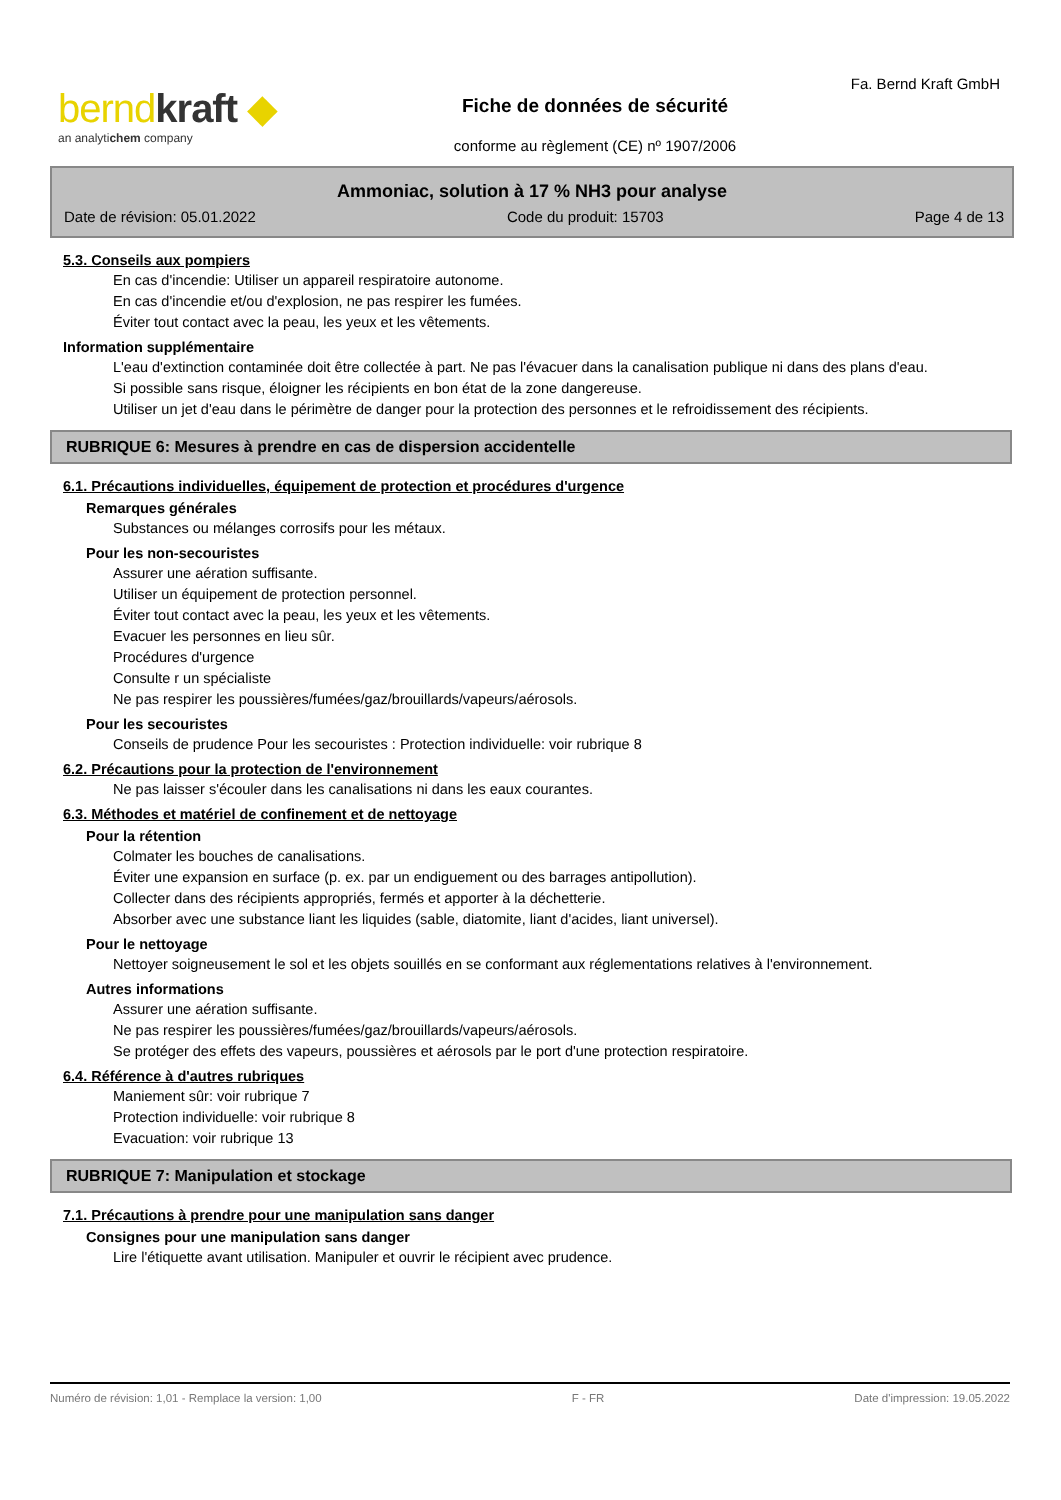berndkraft ◆
an analytichem company
Fa. Bernd Kraft GmbH
Fiche de données de sécurité
conforme au règlement (CE) nº 1907/2006
Ammoniac, solution à 17 % NH3 pour analyse
Date de révision: 05.01.2022 Code du produit: 15703 Page 4 de 13
5.3. Conseils aux pompiers
En cas d'incendie: Utiliser un appareil respiratoire autonome.
En cas d'incendie et/ou d'explosion, ne pas respirer les fumées.
Éviter tout contact avec la peau, les yeux et les vêtements.
Information supplémentaire
L'eau d'extinction contaminée doit être collectée à part. Ne pas l'évacuer dans la canalisation publique ni dans des plans d'eau.
Si possible sans risque, éloigner les récipients en bon état de la zone dangereuse.
Utiliser un jet d'eau dans le périmètre de danger pour la protection des personnes et le refroidissement des récipients.
RUBRIQUE 6: Mesures à prendre en cas de dispersion accidentelle
6.1. Précautions individuelles, équipement de protection et procédures d'urgence
Remarques générales
Substances ou mélanges corrosifs pour les métaux.
Pour les non-secouristes
Assurer une aération suffisante.
Utiliser un équipement de protection personnel.
Éviter tout contact avec la peau, les yeux et les vêtements.
Evacuer les personnes en lieu sûr.
Procédures d'urgence
Consulte r un spécialiste
Ne pas respirer les poussières/fumées/gaz/brouillards/vapeurs/aérosols.
Pour les secouristes
Conseils de prudence Pour les secouristes : Protection individuelle: voir rubrique 8
6.2. Précautions pour la protection de l'environnement
Ne pas laisser s'écouler dans les canalisations ni dans les eaux courantes.
6.3. Méthodes et matériel de confinement et de nettoyage
Pour la rétention
Colmater les bouches de canalisations.
Éviter une expansion en surface (p. ex. par un endiguement ou des barrages antipollution).
Collecter dans des récipients appropriés, fermés et apporter à la déchetterie.
Absorber avec une substance liant les liquides (sable, diatomite, liant d'acides, liant universel).
Pour le nettoyage
Nettoyer soigneusement le sol et les objets souillés en se conformant aux réglementations relatives à l'environnement.
Autres informations
Assurer une aération suffisante.
Ne pas respirer les poussières/fumées/gaz/brouillards/vapeurs/aérosols.
Se protéger des effets des vapeurs, poussières et aérosols par le port d'une protection respiratoire.
6.4. Référence à d'autres rubriques
Maniement sûr: voir rubrique 7
Protection individuelle: voir rubrique 8
Evacuation: voir rubrique 13
RUBRIQUE 7: Manipulation et stockage
7.1. Précautions à prendre pour une manipulation sans danger
Consignes pour une manipulation sans danger
Lire l'étiquette avant utilisation. Manipuler et ouvrir le récipient avec prudence.
Numéro de révision: 1,01 - Remplace la version: 1,00 F - FR Date d'impression: 19.05.2022